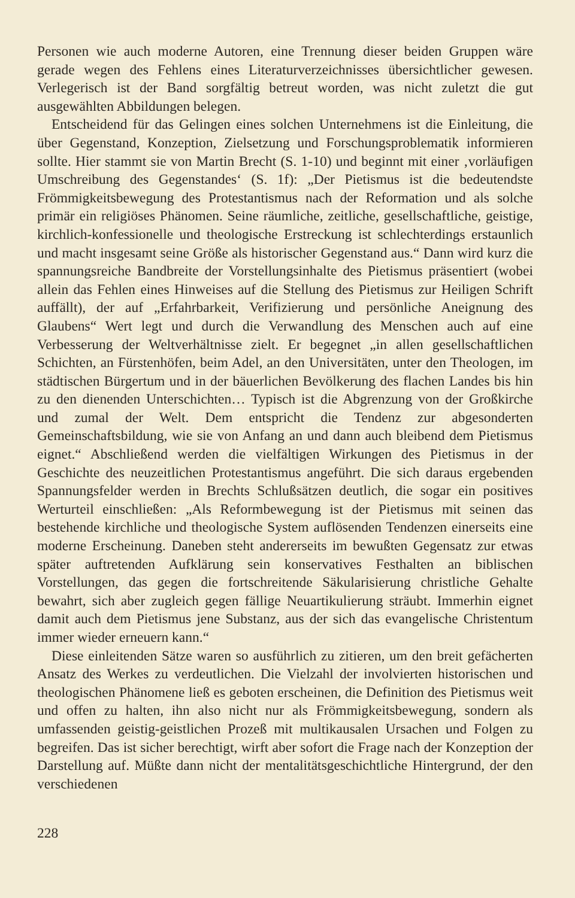Personen wie auch moderne Autoren, eine Trennung dieser beiden Gruppen wäre gerade wegen des Fehlens eines Literaturverzeichnisses übersichtlicher gewesen. Verlegerisch ist der Band sorgfältig betreut worden, was nicht zuletzt die gut ausgewählten Abbildungen belegen.
Entscheidend für das Gelingen eines solchen Unternehmens ist die Einleitung, die über Gegenstand, Konzeption, Zielsetzung und Forschungsproblematik informieren sollte. Hier stammt sie von Martin Brecht (S. 1-10) und beginnt mit einer ‚vorläufigen Umschreibung des Gegenstandes‘ (S. 1f): „Der Pietismus ist die bedeutendste Frömmigkeitsbewegung des Protestantismus nach der Reformation und als solche primär ein religiöses Phänomen. Seine räumliche, zeitliche, gesellschaftliche, geistige, kirchlich-konfessionelle und theologische Erstreckung ist schlechterdings erstaunlich und macht insgesamt seine Größe als historischer Gegenstand aus.“ Dann wird kurz die spannungsreiche Bandbreite der Vorstellungsinhalte des Pietismus präsentiert (wobei allein das Fehlen eines Hinweises auf die Stellung des Pietismus zur Heiligen Schrift auffällt), der auf „Erfahrbarkeit, Verifizierung und persönliche Aneignung des Glaubens“ Wert legt und durch die Verwandlung des Menschen auch auf eine Verbesserung der Weltverhältnisse zielt. Er begegnet „in allen gesellschaftlichen Schichten, an Fürstenhöfen, beim Adel, an den Universitäten, unter den Theologen, im städtischen Bürgertum und in der bäuerlichen Bevölkerung des flachen Landes bis hin zu den dienenden Unterschichten… Typisch ist die Abgrenzung von der Großkirche und zumal der Welt. Dem entspricht die Tendenz zur abgesonderten Gemeinschaftsbildung, wie sie von Anfang an und dann auch bleibend dem Pietismus eignet.“ Abschließend werden die vielfältigen Wirkungen des Pietismus in der Geschichte des neuzeitlichen Protestantismus angeführt. Die sich daraus ergebenden Spannungsfelder werden in Brechts Schlußsätzen deutlich, die sogar ein positives Werturteil einschließen: „Als Reformbewegung ist der Pietismus mit seinen das bestehende kirchliche und theologische System auflösenden Tendenzen einerseits eine moderne Erscheinung. Daneben steht andererseits im bewußten Gegensatz zur etwas später auftretenden Aufklärung sein konservatives Festhalten an biblischen Vorstellungen, das gegen die fortschreitende Säkularisierung christliche Gehalte bewahrt, sich aber zugleich gegen fällige Neuartikulierung sträubt. Immerhin eignet damit auch dem Pietismus jene Substanz, aus der sich das evangelische Christentum immer wieder erneuern kann.“
Diese einleitenden Sätze waren so ausführlich zu zitieren, um den breit gefächerten Ansatz des Werkes zu verdeutlichen. Die Vielzahl der involvierten historischen und theologischen Phänomene ließ es geboten erscheinen, die Definition des Pietismus weit und offen zu halten, ihn also nicht nur als Frömmigkeitsbewegung, sondern als umfassenden geistig-geistlichen Prozeß mit multikausalen Ursachen und Folgen zu begreifen. Das ist sicher berechtigt, wirft aber sofort die Frage nach der Konzeption der Darstellung auf. Müßte dann nicht der mentalitätsgeschichtliche Hintergrund, der den verschiedenen
228